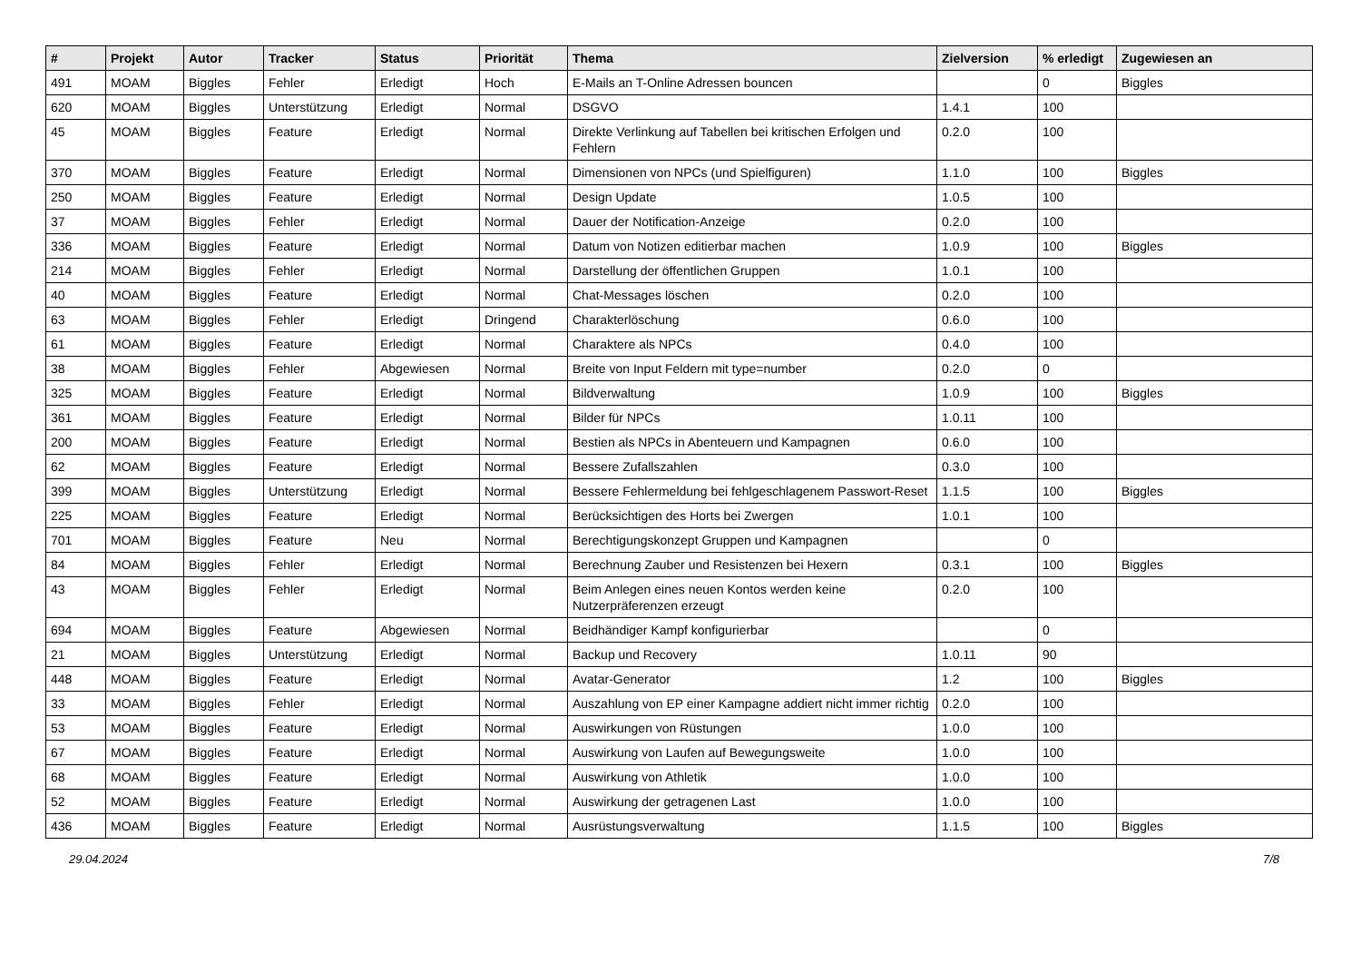| # | Projekt | Autor | Tracker | Status | Priorität | Thema | Zielversion | % erledigt | Zugewiesen an |
| --- | --- | --- | --- | --- | --- | --- | --- | --- | --- |
| 491 | MOAM | Biggles | Fehler | Erledigt | Hoch | E-Mails an T-Online Adressen bouncen | | 0 | Biggles |
| 620 | MOAM | Biggles | Unterstützung | Erledigt | Normal | DSGVO | 1.4.1 | 100 | |
| 45 | MOAM | Biggles | Feature | Erledigt | Normal | Direkte Verlinkung auf Tabellen bei kritischen Erfolgen und Fehlern | 0.2.0 | 100 | |
| 370 | MOAM | Biggles | Feature | Erledigt | Normal | Dimensionen von NPCs (und Spielfiguren) | 1.1.0 | 100 | Biggles |
| 250 | MOAM | Biggles | Feature | Erledigt | Normal | Design Update | 1.0.5 | 100 | |
| 37 | MOAM | Biggles | Fehler | Erledigt | Normal | Dauer der Notification-Anzeige | 0.2.0 | 100 | |
| 336 | MOAM | Biggles | Feature | Erledigt | Normal | Datum von Notizen editierbar machen | 1.0.9 | 100 | Biggles |
| 214 | MOAM | Biggles | Fehler | Erledigt | Normal | Darstellung der öffentlichen Gruppen | 1.0.1 | 100 | |
| 40 | MOAM | Biggles | Feature | Erledigt | Normal | Chat-Messages löschen | 0.2.0 | 100 | |
| 63 | MOAM | Biggles | Fehler | Erledigt | Dringend | Charakterlöschung | 0.6.0 | 100 | |
| 61 | MOAM | Biggles | Feature | Erledigt | Normal | Charaktere als NPCs | 0.4.0 | 100 | |
| 38 | MOAM | Biggles | Fehler | Abgewiesen | Normal | Breite von Input Feldern mit type=number | 0.2.0 | 0 | |
| 325 | MOAM | Biggles | Feature | Erledigt | Normal | Bildverwaltung | 1.0.9 | 100 | Biggles |
| 361 | MOAM | Biggles | Feature | Erledigt | Normal | Bilder für NPCs | 1.0.11 | 100 | |
| 200 | MOAM | Biggles | Feature | Erledigt | Normal | Bestien als NPCs in Abenteuern und Kampagnen | 0.6.0 | 100 | |
| 62 | MOAM | Biggles | Feature | Erledigt | Normal | Bessere Zufallszahlen | 0.3.0 | 100 | |
| 399 | MOAM | Biggles | Unterstützung | Erledigt | Normal | Bessere Fehlermeldung bei fehlgeschlagenem Passwort-Reset | 1.1.5 | 100 | Biggles |
| 225 | MOAM | Biggles | Feature | Erledigt | Normal | Berücksichtigen des Horts bei Zwergen | 1.0.1 | 100 | |
| 701 | MOAM | Biggles | Feature | Neu | Normal | Berechtigungskonzept Gruppen und Kampagnen | | 0 | |
| 84 | MOAM | Biggles | Fehler | Erledigt | Normal | Berechnung Zauber und Resistenzen bei Hexern | 0.3.1 | 100 | Biggles |
| 43 | MOAM | Biggles | Fehler | Erledigt | Normal | Beim Anlegen eines neuen Kontos werden keine Nutzerpräferenzen erzeugt | 0.2.0 | 100 | |
| 694 | MOAM | Biggles | Feature | Abgewiesen | Normal | Beidhändiger Kampf konfigurierbar | | 0 | |
| 21 | MOAM | Biggles | Unterstützung | Erledigt | Normal | Backup und Recovery | 1.0.11 | 90 | |
| 448 | MOAM | Biggles | Feature | Erledigt | Normal | Avatar-Generator | 1.2 | 100 | Biggles |
| 33 | MOAM | Biggles | Fehler | Erledigt | Normal | Auszahlung von EP einer Kampagne addiert nicht immer richtig | 0.2.0 | 100 | |
| 53 | MOAM | Biggles | Feature | Erledigt | Normal | Auswirkungen von Rüstungen | 1.0.0 | 100 | |
| 67 | MOAM | Biggles | Feature | Erledigt | Normal | Auswirkung von Laufen auf Bewegungsweite | 1.0.0 | 100 | |
| 68 | MOAM | Biggles | Feature | Erledigt | Normal | Auswirkung von Athletik | 1.0.0 | 100 | |
| 52 | MOAM | Biggles | Feature | Erledigt | Normal | Auswirkung der getragenen Last | 1.0.0 | 100 | |
| 436 | MOAM | Biggles | Feature | Erledigt | Normal | Ausrüstungsverwaltung | 1.1.5 | 100 | Biggles |
29.04.2024 7/8